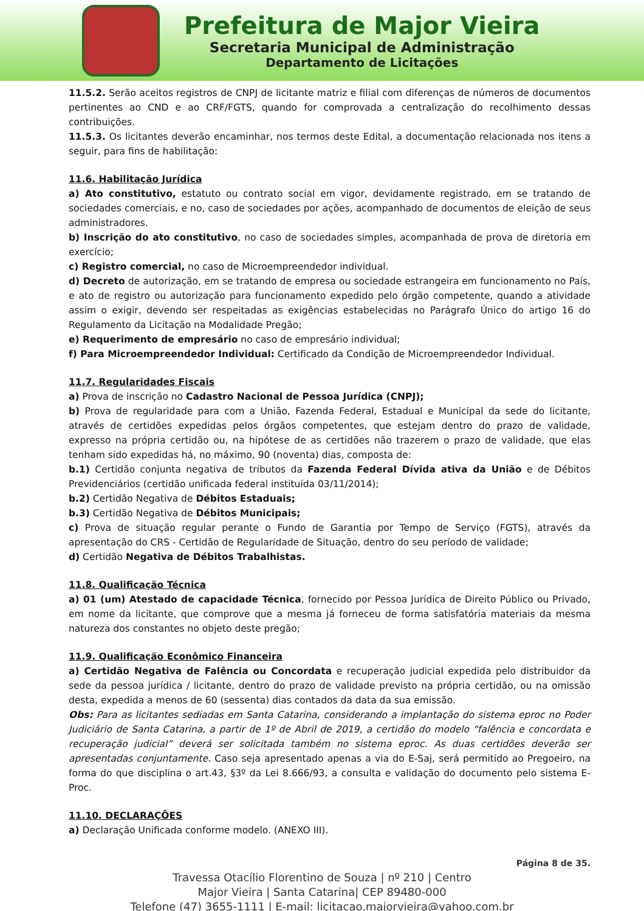Prefeitura de Major Vieira
Secretaria Municipal de Administração
Departamento de Licitações
11.5.2. Serão aceitos registros de CNPJ de licitante matriz e filial com diferenças de números de documentos pertinentes ao CND e ao CRF/FGTS, quando for comprovada a centralização do recolhimento dessas contribuições.
11.5.3. Os licitantes deverão encaminhar, nos termos deste Edital, a documentação relacionada nos itens a seguir, para fins de habilitação:
11.6. Habilitação Jurídica
a) Ato constitutivo, estatuto ou contrato social em vigor, devidamente registrado, em se tratando de sociedades comerciais, e no, caso de sociedades por ações, acompanhado de documentos de eleição de seus administradores.
b) Inscrição do ato constitutivo, no caso de sociedades simples, acompanhada de prova de diretoria em exercício;
c) Registro comercial, no caso de Microempreendedor individual.
d) Decreto de autorização, em se tratando de empresa ou sociedade estrangeira em funcionamento no País, e ato de registro ou autorização para funcionamento expedido pelo órgão competente, quando a atividade assim o exigir, devendo ser respeitadas as exigências estabelecidas no Parágrafo Único do artigo 16 do Regulamento da Licitação na Modalidade Pregão;
e) Requerimento de empresário no caso de empresário individual;
f) Para Microempreendedor Individual: Certificado da Condição de Microempreendedor Individual.
11.7. Regularidades Fiscais
a) Prova de inscrição no Cadastro Nacional de Pessoa Jurídica (CNPJ);
b) Prova de regularidade para com a União, Fazenda Federal, Estadual e Municipal da sede do licitante, através de certidões expedidas pelos órgãos competentes, que estejam dentro do prazo de validade, expresso na própria certidão ou, na hipótese de as certidões não trazerem o prazo de validade, que elas tenham sido expedidas há, no máximo, 90 (noventa) dias, composta de:
b.1) Certidão conjunta negativa de tributos da Fazenda Federal Dívida ativa da União e de Débitos Previdenciários (certidão unificada federal instituída 03/11/2014);
b.2) Certidão Negativa de Débitos Estaduais;
b.3) Certidão Negativa de Débitos Municipais;
c) Prova de situação regular perante o Fundo de Garantia por Tempo de Serviço (FGTS), através da apresentação do CRS - Certidão de Regularidade de Situação, dentro do seu período de validade;
d) Certidão Negativa de Débitos Trabalhistas.
11.8. Qualificação Técnica
a) 01 (um) Atestado de capacidade Técnica, fornecido por Pessoa Jurídica de Direito Público ou Privado, em nome da licitante, que comprove que a mesma já forneceu de forma satisfatória materiais da mesma natureza dos constantes no objeto deste pregão;
11.9. Qualificação Econômico Financeira
a) Certidão Negativa de Falência ou Concordata e recuperação judicial expedida pelo distribuidor da sede da pessoa jurídica / licitante, dentro do prazo de validade previsto na própria certidão, ou na omissão desta, expedida a menos de 60 (sessenta) dias contados da data da sua emissão.
Obs: Para as licitantes sediadas em Santa Catarina, considerando a implantação do sistema eproc no Poder Judiciário de Santa Catarina, a partir de 1º de Abril de 2019, a certidão do modelo “falência e concordata e recuperação judicial” deverá ser solicitada também no sistema eproc. As duas certidões deverão ser apresentadas conjuntamente. Caso seja apresentado apenas a via do E-Saj, será permitido ao Pregoeiro, na forma do que disciplina o art.43, §3º da Lei 8.666/93, a consulta e validação do documento pelo sistema E-Proc.
11.10. DECLARAÇÕES
a) Declaração Unificada conforme modelo. (ANEXO III).
Página 8 de 35.
Travessa Otacílio Florentino de Souza | nº 210 | Centro
Major Vieira | Santa Catarina| CEP 89480-000
Telefone (47) 3655-1111 | E-mail: licitacao.majorvieira@yahoo.com.br